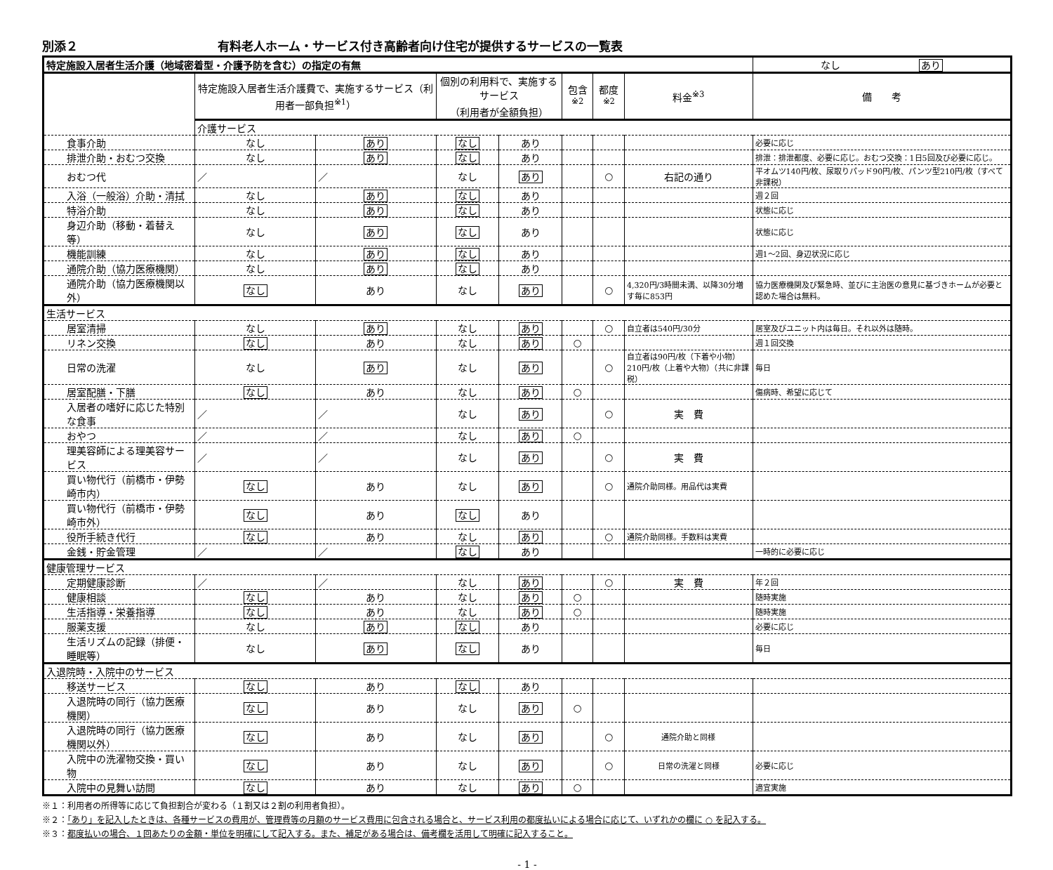別添２ 有料老人ホーム・サービス付き高齢者向け住宅が提供するサービスの一覧表
| 特定施設入居者生活介護（地域密着型・介護予防を含む）の指定の有無 | | | | | | | | なし あり |
| --- | --- | --- | --- | --- | --- | --- | --- | --- |
| | 特定施設入居者生活介護費で、実施するサービス（利用者一部負担<sup>※1</sup>） | | 個別の利用料で、実施するサービス （利用者が全額負担） | | 包含<sup>※2</sup> | 都度<sup>※2</sup> | 料金<sup>※3</sup> | 備 考 |
| | 介護サービス | | | | | | | |
| 食事介助 | なし | あり | なし | あり | | | | 必要に応じ |
| 排泄介助・おむつ交換 | なし | あり | なし | あり | | | | 排泄：排泄都度、必要に応じ。おむつ交換：1日5回及び必要に応じ。 |
| おむつ代 | ／ | ／ | なし | あり | | ○ | 右記の通り | 平オムツ140円/枚、尿取りパッド90円/枚、パンツ型210円/枚（すべて非課税） |
| 入浴（一般浴）介助・清拭 | なし | あり | なし | あり | | | | 週２回 |
| 特浴介助 | なし | あり | なし | あり | | | | 状態に応じ |
| 身辺介助（移動・着替え等） | なし | あり | なし | あり | | | | 状態に応じ |
| 機能訓練 | なし | あり | なし | あり | | | | 週1〜2回、身辺状況に応じ |
| 通院介助（協力医療機関） | なし | あり | なし | あり | | | | |
| 通院介助（協力医療機関以外） | なし | あり | なし | あり | | ○ | 4,320円/3時間未満、以降30分増す毎に853円 | 協力医療機関及び緊急時、並びに主治医の意見に基づきホームが必要と認めた場合は無料。 |
| 生活サービス | | | | | | | | |
| 居室清掃 | なし | あり | なし | あり | | ○ | 自立者は540円/30分 | 居室及びユニット内は毎日。それ以外は随時。 |
| リネン交換 | なし | あり | なし | あり | ○ | | | 週１回交換 |
| 日常の洗濯 | なし | あり | なし | あり | | ○ | 自立者は90円/枚（下着や小物） 210円/枚（上着や大物）（共に非課税） | 毎日 |
| 居室配膳・下膳 | なし | あり | なし | あり | ○ | | | 傷病時、希望に応じて |
| 入居者の嗜好に応じた特別な食事 | ／ | ／ | なし | あり | | ○ | 実 費 | |
| おやつ | ／ | ／ | なし | あり | ○ | | | |
| 理美容師による理美容サービス | ／ | ／ | なし | あり | | ○ | 実 費 | |
| 買い物代行（前橋市・伊勢崎市内） | なし | あり | なし | あり | | ○ | 通院介助同様。用品代は実費 | |
| 買い物代行（前橋市・伊勢崎市外） | なし | あり | なし | あり | | | | |
| 役所手続き代行 | なし | あり | なし | あり | | ○ | 通院介助同様。手数料は実費 | |
| 金銭・貯金管理 | ／ | ／ | なし | あり | | | | 一時的に必要に応じ |
| 健康管理サービス | | | | | | | | |
| 定期健康診断 | ／ | ／ | なし | あり | | ○ | 実 費 | 年２回 |
| 健康相談 | なし | あり | なし | あり | ○ | | | 随時実施 |
| 生活指導・栄養指導 | なし | あり | なし | あり | ○ | | | 随時実施 |
| 服薬支援 | なし | あり | なし | あり | | | | 必要に応じ |
| 生活リズムの記録（排便・睡眠等） | なし | あり | なし | あり | | | | 毎日 |
| 入退院時・入院中のサービス | | | | | | | | |
| 移送サービス | なし | あり | なし | あり | | | | |
| 入退院時の同行（協力医療機関） | なし | あり | なし | あり | ○ | | | |
| 入退院時の同行（協力医療機関以外） | なし | あり | なし | あり | | ○ | 通院介助と同様 | |
| 入院中の洗濯物交換・買い物 | なし | あり | なし | あり | | ○ | 日常の洗濯と同様 | 必要に応じ |
| 入院中の見舞い訪問 | なし | あり | なし | あり | ○ | | | 適宜実施 |
※１：利用者の所得等に応じて負担割合が変わる（１割又は２割の利用者負担）。
※２：「あり」を記入したときは、各種サービスの費用が、管理費等の月額のサービス費用に包含される場合と、サービス利用の都度払いによる場合に応じて、いずれかの欄に ○ を記入する。
※３：都度払いの場合、１回あたりの金額・単位を明確にして記入する。また、補足がある場合は、備考欄を活用して明確に記入すること。
- 1 -